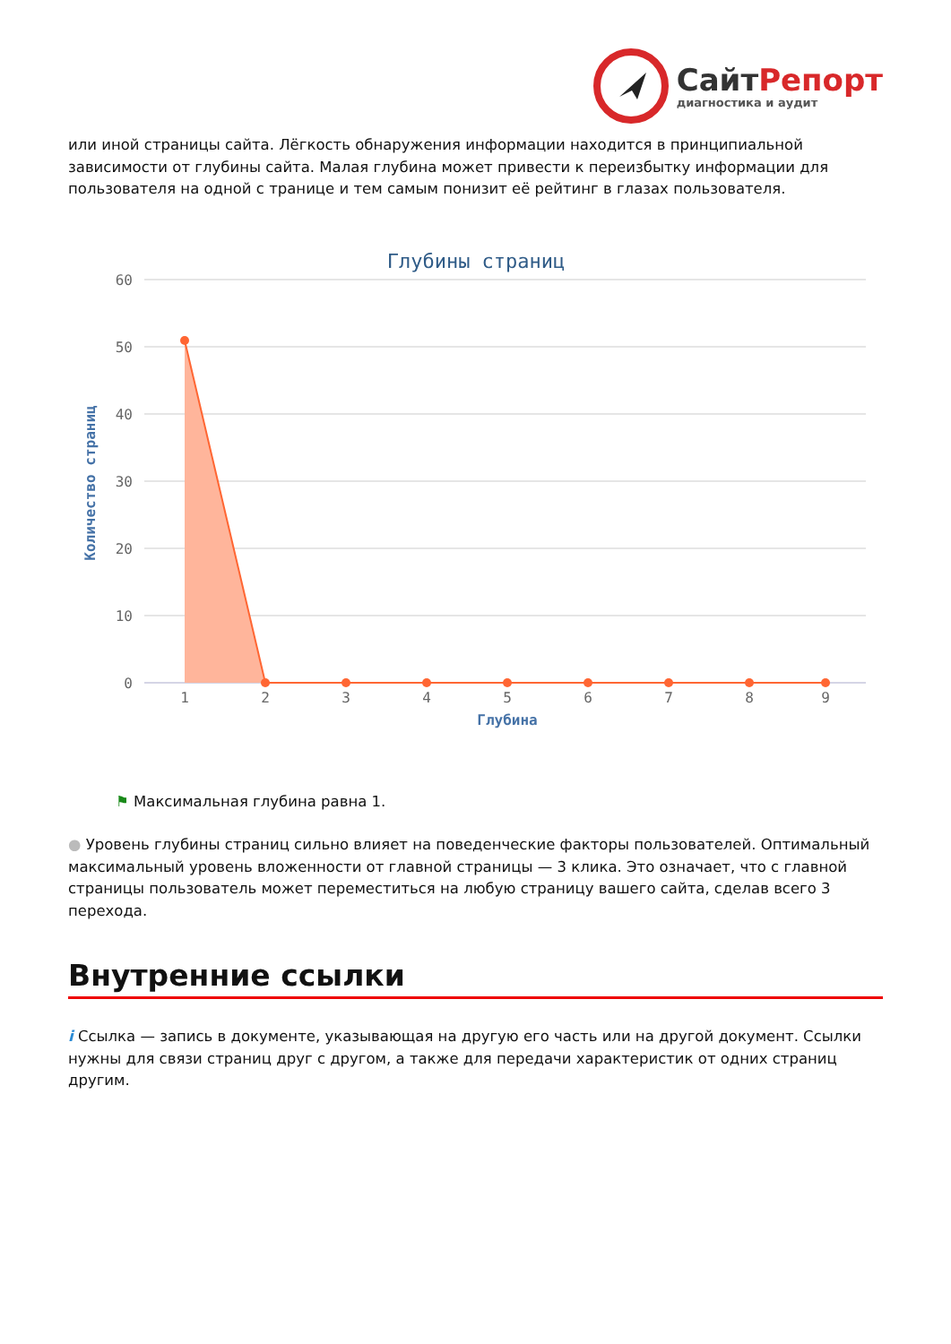СайтРепорт
диагностика и аудит
или иной страницы сайта. Лёгкость обнаружения информации находится в принципиальной зависимости от глубины сайта. Малая глубина может привести к переизбытку информации для пользователя на одной с транице и тем самым понизит её рейтинг в глазах пользователя.
Глубины страниц
60
50
40
30
20
10
0
Количество страниц
1
2
3
4
5
6
7
8
9
Глубина
⚑ Максимальная глубина равна 1.
● Уровень глубины страниц сильно влияет на поведенческие факторы пользователей. Оптимальный максимальный уровень вложенности от главной страницы — 3 клика. Это означает, что с главной страницы пользователь может переместиться на любую страницу вашего сайта, сделав всего 3 перехода.
Внутренние ссылки
i Ссылка — запись в документе, указывающая на другую его часть или на другой документ. Ссылки нужны для связи страниц друг с другом, а также для передачи характеристик от одних страниц другим.